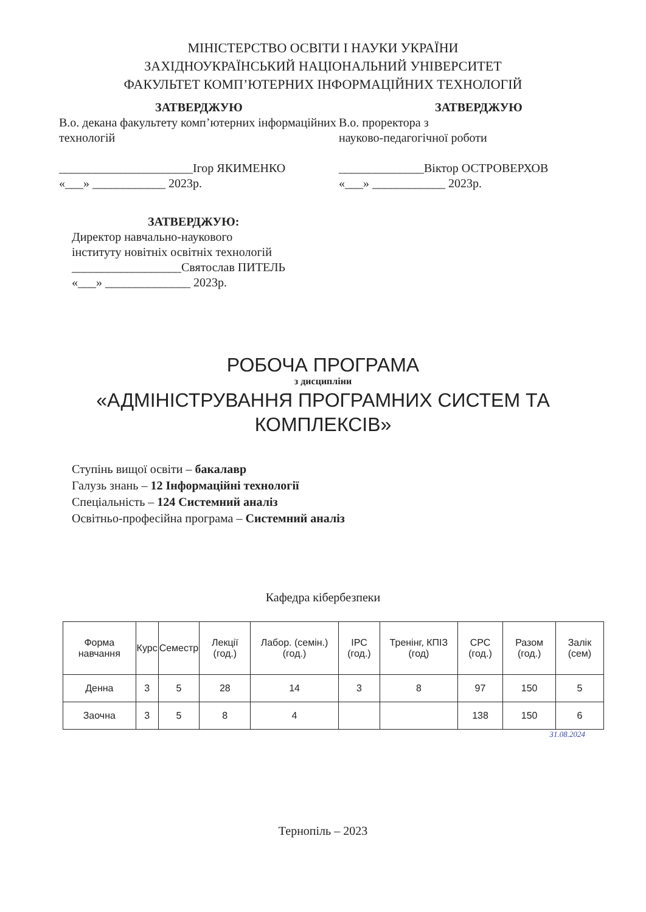МІНІСТЕРСТВО ОСВІТИ І НАУКИ УКРАЇНИ
ЗАХІДНОУКРАЇНСЬКИЙ НАЦІОНАЛЬНИЙ УНІВЕРСИТЕТ
ФАКУЛЬТЕТ КОМП’ЮТЕРНИХ ІНФОРМАЦІЙНИХ ТЕХНОЛОГІЙ
ЗАТВЕРДЖУЮ
В.о. декана факультету комп’ютерних інформаційних технологій
______________________Ігор ЯКИМЕНКО
«___» ____________ 2023р.
ЗАТВЕРДЖУЮ
В.о. проректора з
науково-педагогічної роботи
______________Віктор ОСТРОВЕРХОВ
«___» ____________ 2023р.
ЗАТВЕРДЖУЮ:
Директор навчально-наукового
інституту новітніх освітніх технологій
__________________Святослав ПИТЕЛЬ
«___» ______________ 2023р.
РОБОЧА ПРОГРАМА
з дисципліни
«АДМІНІСТРУВАННЯ ПРОГРАМНИХ СИСТЕМ ТА КОМПЛЕКСІВ»
Ступінь вищої освіти – бакалавр
Галузь знань – 12 Інформаційні технології
Спеціальність – 124 Системний аналіз
Освітньо-професійна програма – Системний аналіз
Кафедра кібербезпеки
| Форма навчання | Курс | Семестр | Лекції (год.) | Лабор. (семін.) (год.) | ІРС (год.) | Тренінг, КПІЗ (год) | СРС (год.) | Разом (год.) | Залік (сем) |
| --- | --- | --- | --- | --- | --- | --- | --- | --- | --- |
| Денна | 3 | 5 | 28 | 14 | 3 | 8 | 97 | 150 | 5 |
| Заочна | 3 | 5 | 8 | 4 | | | 138 | 150 | 6 |
31.08.2024
Тернопіль – 2023